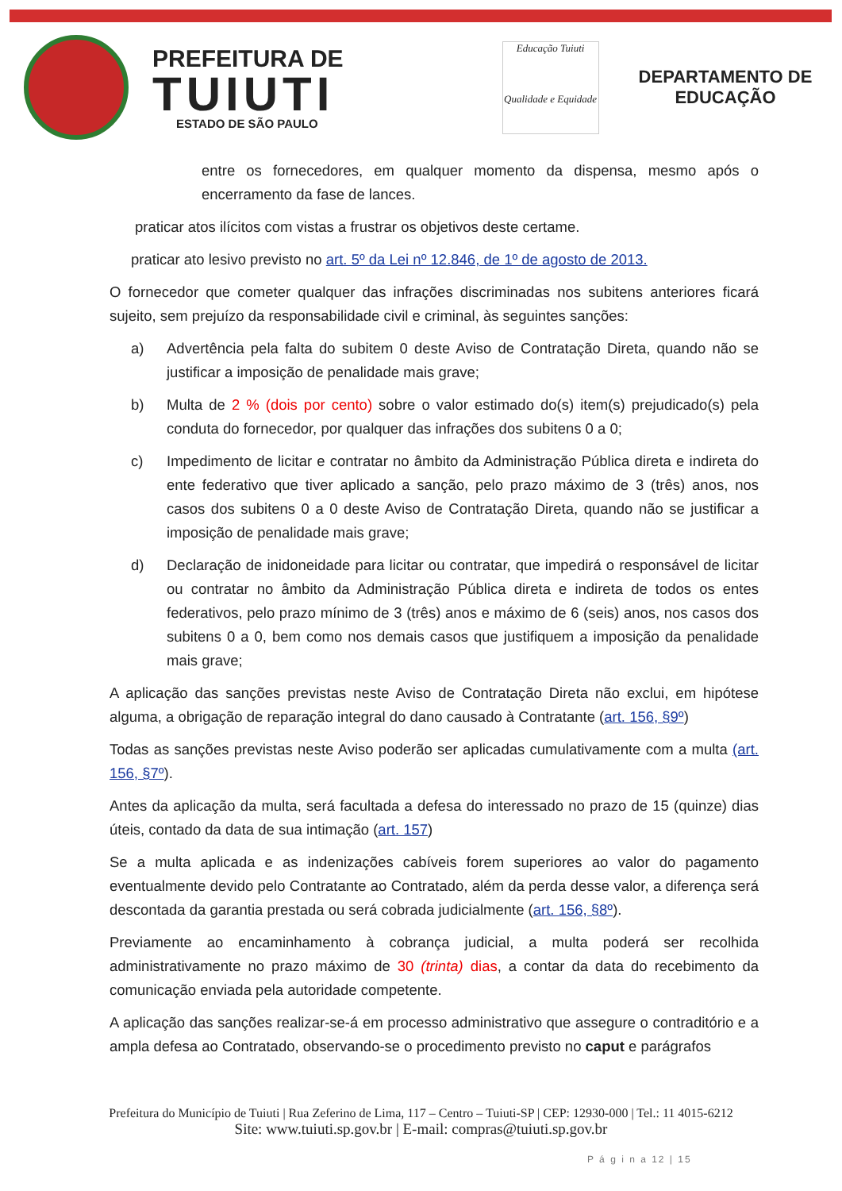PREFEITURA DE
TUIUTI
ESTADO DE SÃO PAULO
Educação Tuiuti
Qualidade e Equidade
DEPARTAMENTO DE
EDUCAÇÃO
entre os fornecedores, em qualquer momento da dispensa, mesmo após o encerramento da fase de lances.
praticar atos ilícitos com vistas a frustrar os objetivos deste certame.
praticar ato lesivo previsto no art. 5º da Lei nº 12.846, de 1º de agosto de 2013.
O fornecedor que cometer qualquer das infrações discriminadas nos subitens anteriores ficará sujeito, sem prejuízo da responsabilidade civil e criminal, às seguintes sanções:
a) Advertência pela falta do subitem 0 deste Aviso de Contratação Direta, quando não se justificar a imposição de penalidade mais grave;
b) Multa de 2 % (dois por cento) sobre o valor estimado do(s) item(s) prejudicado(s) pela conduta do fornecedor, por qualquer das infrações dos subitens 0 a 0;
c) Impedimento de licitar e contratar no âmbito da Administração Pública direta e indireta do ente federativo que tiver aplicado a sanção, pelo prazo máximo de 3 (três) anos, nos casos dos subitens 0 a 0 deste Aviso de Contratação Direta, quando não se justificar a imposição de penalidade mais grave;
d) Declaração de inidoneidade para licitar ou contratar, que impedirá o responsável de licitar ou contratar no âmbito da Administração Pública direta e indireta de todos os entes federativos, pelo prazo mínimo de 3 (três) anos e máximo de 6 (seis) anos, nos casos dos subitens 0 a 0, bem como nos demais casos que justifiquem a imposição da penalidade mais grave;
A aplicação das sanções previstas neste Aviso de Contratação Direta não exclui, em hipótese alguma, a obrigação de reparação integral do dano causado à Contratante (art. 156, §9º)
Todas as sanções previstas neste Aviso poderão ser aplicadas cumulativamente com a multa (art. 156, §7º).
Antes da aplicação da multa, será facultada a defesa do interessado no prazo de 15 (quinze) dias úteis, contado da data de sua intimação (art. 157)
Se a multa aplicada e as indenizações cabíveis forem superiores ao valor do pagamento eventualmente devido pelo Contratante ao Contratado, além da perda desse valor, a diferença será descontada da garantia prestada ou será cobrada judicialmente (art. 156, §8º).
Previamente ao encaminhamento à cobrança judicial, a multa poderá ser recolhida administrativamente no prazo máximo de 30 (trinta) dias, a contar da data do recebimento da comunicação enviada pela autoridade competente.
A aplicação das sanções realizar-se-á em processo administrativo que assegure o contraditório e a ampla defesa ao Contratado, observando-se o procedimento previsto no caput e parágrafos
Prefeitura do Município de Tuiuti | Rua Zeferino de Lima, 117 – Centro – Tuiuti-SP | CEP: 12930-000 | Tel.: 11 4015-6212
Site: www.tuiuti.sp.gov.br | E-mail: compras@tuiuti.sp.gov.br
P á g i n a 12 | 15